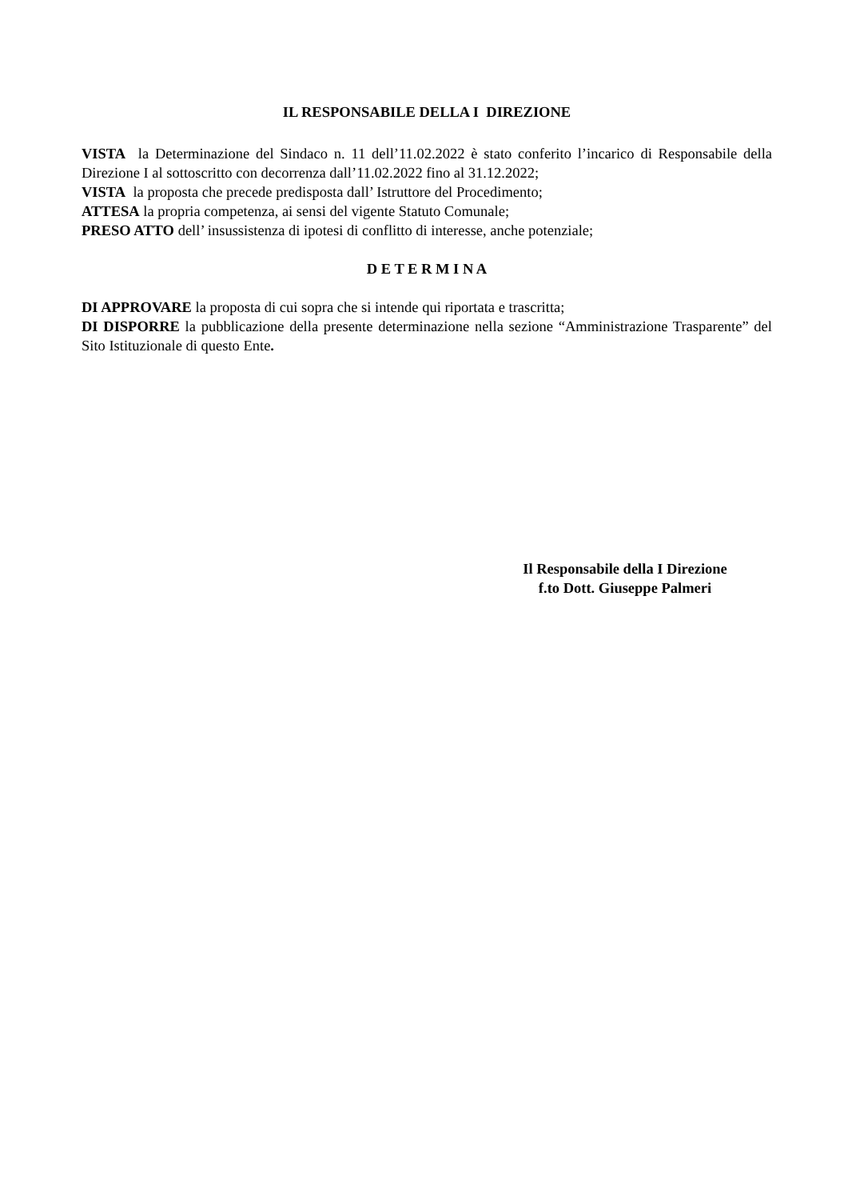IL RESPONSABILE DELLA I DIREZIONE
VISTA la Determinazione del Sindaco n. 11 dell’11.02.2022 è stato conferito l’incarico di Responsabile della Direzione I al sottoscritto con decorrenza dall’11.02.2022 fino al 31.12.2022;
VISTA la proposta che precede predisposta dall’ Istruttore del Procedimento;
ATTESA la propria competenza, ai sensi del vigente Statuto Comunale;
PRESO ATTO dell’ insussistenza di ipotesi di conflitto di interesse, anche potenziale;
D E T E R M I N A
DI APPROVARE la proposta di cui sopra che si intende qui riportata e trascritta;
DI DISPORRE la pubblicazione della presente determinazione nella sezione “Amministrazione Trasparente” del Sito Istituzionale di questo Ente.
Il Responsabile della I Direzione
f.to Dott. Giuseppe Palmeri